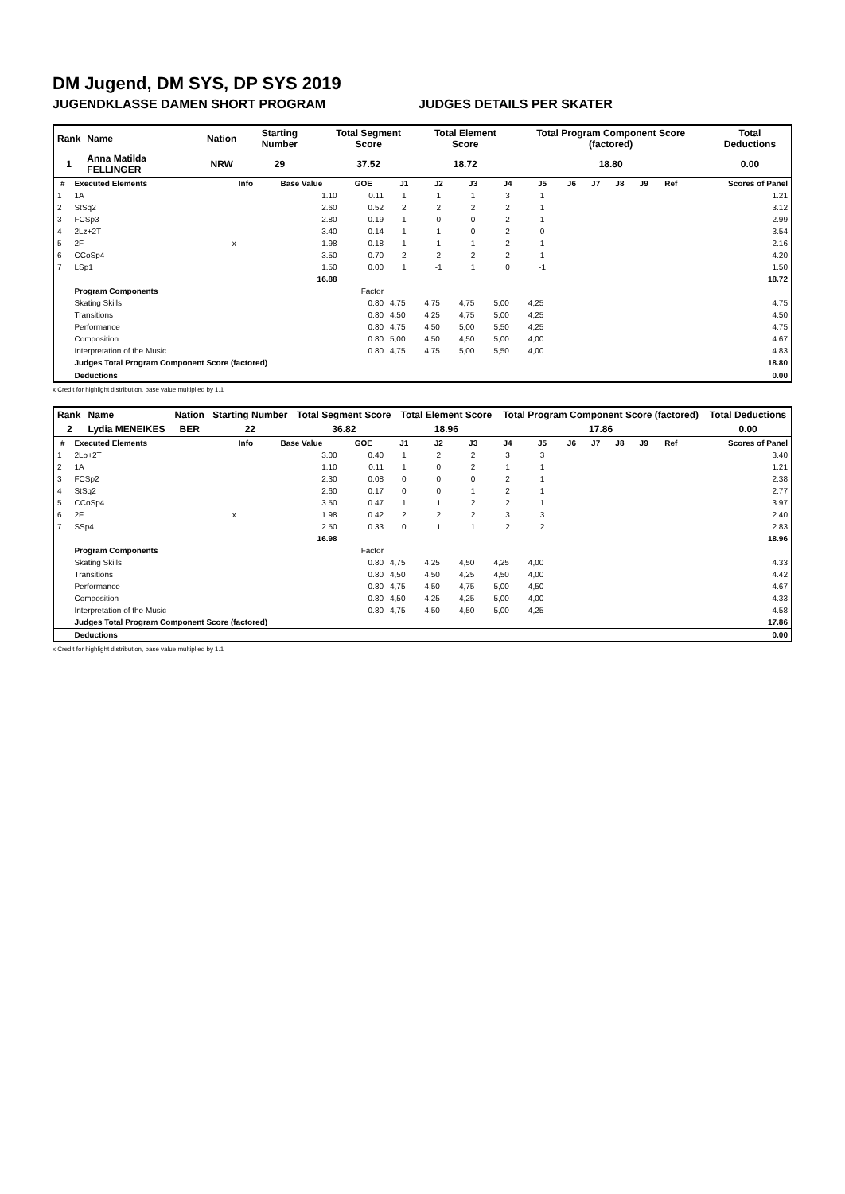DM Jugend, DM SYS, DP SYS 2019
JUGENDKLASSE DAMEN SHORT PROGRAM JUDGES DETAILS PER SKATER
| Rank | Name | Nation | Starting Number | Total Segment Score | Total Element Score | Total Program Component Score (factored) | Total Deductions |
| --- | --- | --- | --- | --- | --- | --- | --- |
| 1 | Anna Matilda FELLINGER | NRW | 29 | 37.52 | 18.72 | 18.80 | 0.00 |
| # | Executed Elements | Info | Base Value | GOE | J1 | J2 | J3 | J4 | J5 | J6 | J7 | J8 | J9 | Ref | Scores of Panel |
| --- | --- | --- | --- | --- | --- | --- | --- | --- | --- | --- | --- | --- | --- | --- | --- |
| 1 | 1A | | 1.10 | 0.11 | 1 | 1 | 1 | 3 | 1 | | | | | | 1.21 |
| 2 | StSq2 | | 2.60 | 0.52 | 2 | 2 | 2 | 2 | 1 | | | | | | 3.12 |
| 3 | FCSp3 | | 2.80 | 0.19 | 1 | 0 | 0 | 2 | 1 | | | | | | 2.99 |
| 4 | 2Lz+2T | | 3.40 | 0.14 | 1 | 1 | 0 | 2 | 0 | | | | | | 3.54 |
| 5 | 2F | x | 1.98 | 0.18 | 1 | 1 | 1 | 2 | 1 | | | | | | 2.16 |
| 6 | CCoSp4 | | 3.50 | 0.70 | 2 | 2 | 2 | 2 | 1 | | | | | | 4.20 |
| 7 | LSp1 | | 1.50 | 0.00 | 1 | -1 | 1 | 0 | -1 | | | | | | 1.50 |
| | | | 16.88 | | | | | | | | | | | | 18.72 |
| | Program Components | | | Factor | | | | | | | | | | | |
| | Skating Skills | | | 0.80 | 4,75 | 4,75 | 4,75 | 5,00 | 4,25 | | | | | | 4.75 |
| | Transitions | | | 0.80 | 4,50 | 4,25 | 4,75 | 5,00 | 4,25 | | | | | | 4.50 |
| | Performance | | | 0.80 | 4,75 | 4,50 | 5,00 | 5,50 | 4,25 | | | | | | 4.75 |
| | Composition | | | 0.80 | 5,00 | 4,50 | 4,50 | 5,00 | 4,00 | | | | | | 4.67 |
| | Interpretation of the Music | | | 0.80 | 4,75 | 4,75 | 5,00 | 5,50 | 4,00 | | | | | | 4.83 |
| | Judges Total Program Component Score (factored) | | | | | | | | | | | | | | 18.80 |
| | Deductions | | | | | | | | | | | | | | 0.00 |
x Credit for highlight distribution, base value multiplied by 1.1
| Rank | Name | Nation | Starting Number | Total Segment Score | Total Element Score | Total Program Component Score (factored) | Total Deductions |
| --- | --- | --- | --- | --- | --- | --- | --- |
| 2 | Lydia MENEIKES | BER | 22 | 36.82 | 18.96 | 17.86 | 0.00 |
| # | Executed Elements | Info | Base Value | GOE | J1 | J2 | J3 | J4 | J5 | J6 | J7 | J8 | J9 | Ref | Scores of Panel |
| --- | --- | --- | --- | --- | --- | --- | --- | --- | --- | --- | --- | --- | --- | --- | --- |
| 1 | 2Lo+2T | | 3.00 | 0.40 | 1 | 2 | 2 | 3 | 3 | | | | | | 3.40 |
| 2 | 1A | | 1.10 | 0.11 | 1 | 0 | 2 | 1 | 1 | | | | | | 1.21 |
| 3 | FCSp2 | | 2.30 | 0.08 | 0 | 0 | 0 | 2 | 1 | | | | | | 2.38 |
| 4 | StSq2 | | 2.60 | 0.17 | 0 | 0 | 1 | 2 | 1 | | | | | | 2.77 |
| 5 | CCoSp4 | | 3.50 | 0.47 | 1 | 1 | 2 | 2 | 1 | | | | | | 3.97 |
| 6 | 2F | x | 1.98 | 0.42 | 2 | 2 | 2 | 3 | 3 | | | | | | 2.40 |
| 7 | SSp4 | | 2.50 | 0.33 | 0 | 1 | 1 | 2 | 2 | | | | | | 2.83 |
| | | | 16.98 | | | | | | | | | | | | 18.96 |
| | Program Components | | | Factor | | | | | | | | | | | |
| | Skating Skills | | | 0.80 | 4,75 | 4,25 | 4,50 | 4,25 | 4,00 | | | | | | 4.33 |
| | Transitions | | | 0.80 | 4,50 | 4,50 | 4,25 | 4,50 | 4,00 | | | | | | 4.42 |
| | Performance | | | 0.80 | 4,75 | 4,50 | 4,75 | 5,00 | 4,50 | | | | | | 4.67 |
| | Composition | | | 0.80 | 4,50 | 4,25 | 4,25 | 5,00 | 4,00 | | | | | | 4.33 |
| | Interpretation of the Music | | | 0.80 | 4,75 | 4,50 | 4,50 | 5,00 | 4,25 | | | | | | 4.58 |
| | Judges Total Program Component Score (factored) | | | | | | | | | | | | | | 17.86 |
| | Deductions | | | | | | | | | | | | | | 0.00 |
x Credit for highlight distribution, base value multiplied by 1.1